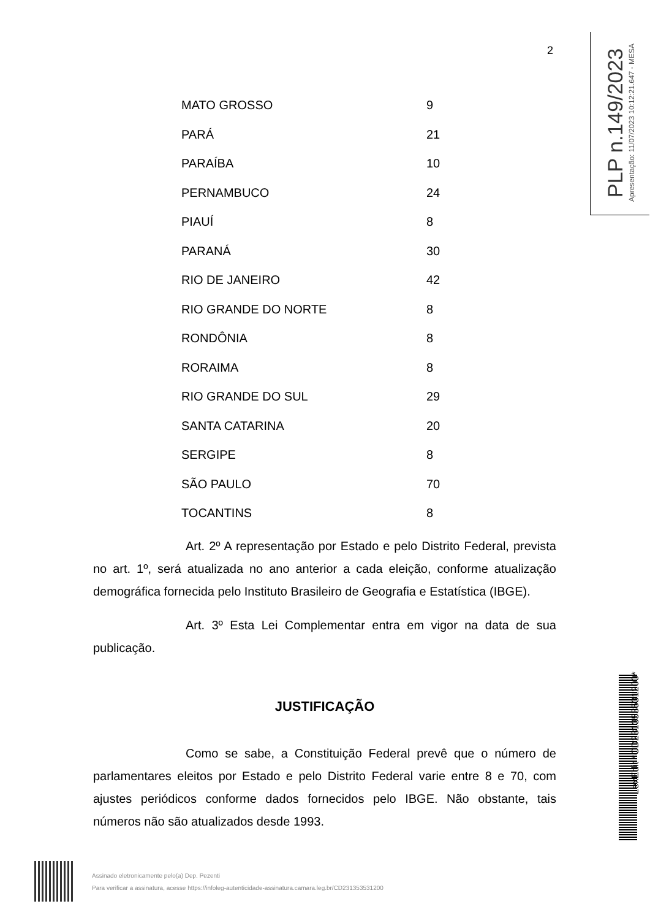2
PLP n.149/2023
Apresentação: 11/07/2023 10:12:21.647 - MESA
| MATO GROSSO | 9 |
| PARÁ | 21 |
| PARAÍBA | 10 |
| PERNAMBUCO | 24 |
| PIAUÍ | 8 |
| PARANÁ | 30 |
| RIO DE JANEIRO | 42 |
| RIO GRANDE DO NORTE | 8 |
| RONDÔNIA | 8 |
| RORAIMA | 8 |
| RIO GRANDE DO SUL | 29 |
| SANTA CATARINA | 20 |
| SERGIPE | 8 |
| SÃO PAULO | 70 |
| TOCANTINS | 8 |
Art. 2º A representação por Estado e pelo Distrito Federal, prevista no art. 1º, será atualizada no ano anterior a cada eleição, conforme atualização demográfica fornecida pelo Instituto Brasileiro de Geografia e Estatística (IBGE).
Art. 3º Esta Lei Complementar entra em vigor na data de sua publicação.
JUSTIFICAÇÃO
Como se sabe, a Constituição Federal prevê que o número de parlamentares eleitos por Estado e pelo Distrito Federal varie entre 8 e 70, com ajustes periódicos conforme dados fornecidos pelo IBGE. Não obstante, tais números não são atualizados desde 1993.
Assinado eletronicamente pelo(a) Dep. Pezenti
Para verificar a assinatura, acesse https://infoleg-autenticidade-assinatura.camara.leg.br/CD231353531200
LexEdit *CD231353531200*